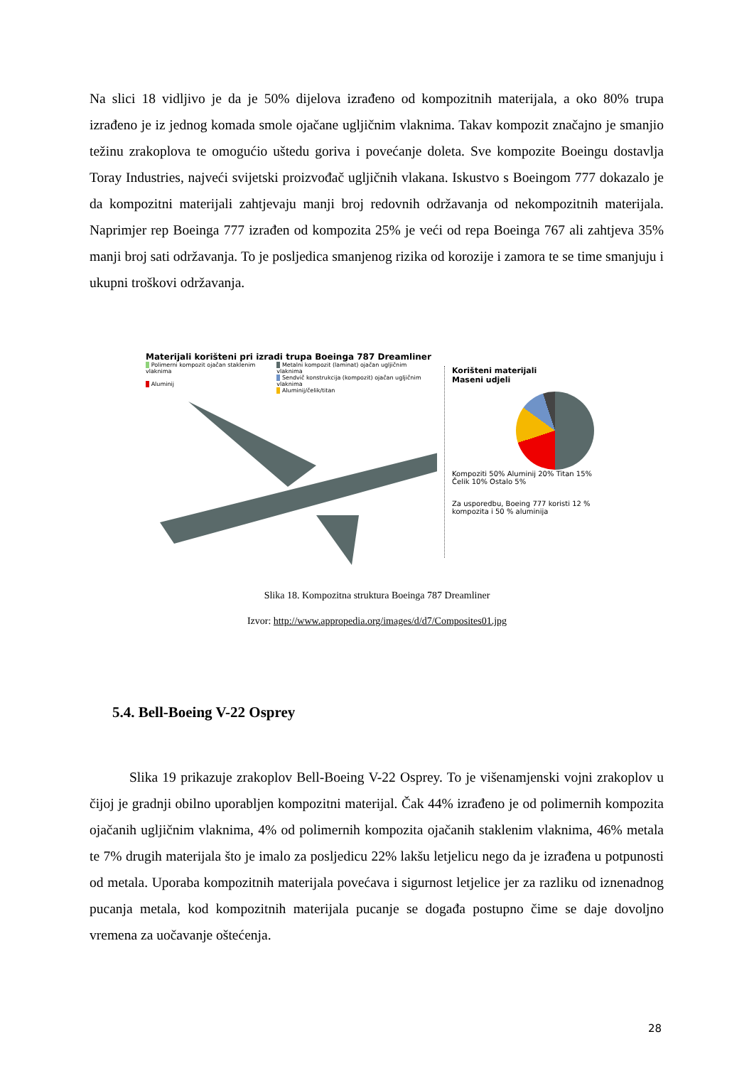Na slici 18 vidljivo je da je 50% dijelova izrađeno od kompozitnih materijala, a oko 80% trupa izrađeno je iz jednog komada smole ojačane ugljičnim vlaknima. Takav kompozit značajno je smanjio težinu zrakoplova te omogućio uštedu goriva i povećanje doleta. Sve kompozite Boeingu dostavlja Toray Industries, najveći svijetski proizvođač ugljičnih vlakana. Iskustvo s Boeingom 777 dokazalo je da kompozitni materijali zahtjevaju manji broj redovnih održavanja od nekompozitnih materijala. Naprimjer rep Boeinga 777 izrađen od kompozita 25% je veći od repa Boeinga 767 ali zahtjeva 35% manji broj sati održavanja. To je posljedica smanjenog rizika od korozije i zamora te se time smanjuju i ukupni troškovi održavanja.
Materijali korišteni pri izradi trupa Boeinga 787 Dreamliner
Polimerni kompozit ojačan staklenim vlaknima
Aluminij
Metalni kompozit (laminat) ojačan ugljičnim vlaknima
Sendvič konstrukcija (kompozit) ojačan ugljičnim vlaknima
Aluminij/čelik/titan
Korišteni materijali
Maseni udjeli
Kompoziti 50% Aluminij 20% Titan 15% Čelik 10% Ostalo 5%
Za usporedbu, Boeing 777 koristi 12 % kompozita i 50 % aluminija
Slika 18. Kompozitna struktura Boeinga 787 Dreamliner
Izvor: http://www.appropedia.org/images/d/d7/Composites01.jpg
5.4. Bell-Boeing V-22 Osprey
Slika 19 prikazuje zrakoplov Bell-Boeing V-22 Osprey. To je višenamjenski vojni zrakoplov u čijoj je gradnji obilno uporabljen kompozitni materijal. Čak 44% izrađeno je od polimernih kompozita ojačanih ugljičnim vlaknima, 4% od polimernih kompozita ojačanih staklenim vlaknima, 46% metala te 7% drugih materijala što je imalo za posljedicu 22% lakšu letjelicu nego da je izrađena u potpunosti od metala. Uporaba kompozitnih materijala povećava i sigurnost letjelice jer za razliku od iznenadnog pucanja metala, kod kompozitnih materijala pucanje se događa postupno čime se daje dovoljno vremena za uočavanje oštećenja.
28